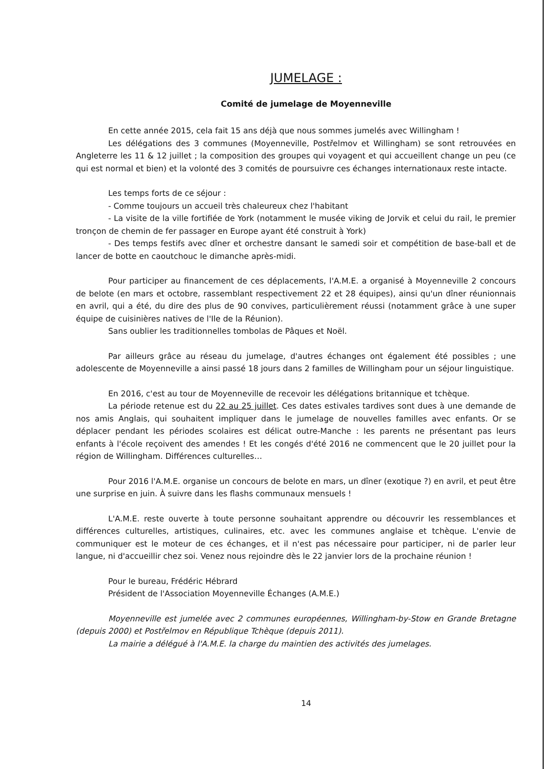JUMELAGE :
Comité de jumelage de Moyenneville
En cette année 2015, cela fait 15 ans déjà que nous sommes jumelés avec Willingham !
Les délégations des 3 communes (Moyenneville, Postřelmov et Willingham) se sont retrouvées en Angleterre les 11 & 12 juillet ; la composition des groupes qui voyagent et qui accueillent change un peu (ce qui est normal et bien) et la volonté des 3 comités de poursuivre ces échanges internationaux reste intacte.
Les temps forts de ce séjour :
- Comme toujours un accueil très chaleureux chez l'habitant
- La visite de la ville fortifiée de York (notamment le musée viking de Jorvik et celui du rail, le premier tronçon de chemin de fer passager en Europe ayant été construit à York)
- Des temps festifs avec dîner et orchestre dansant le samedi soir et compétition de base-ball et de lancer de botte en caoutchouc le dimanche après-midi.
Pour participer au financement de ces déplacements, l'A.M.E. a organisé à Moyenneville 2 concours de belote (en mars et octobre, rassemblant respectivement 22 et 28 équipes), ainsi qu'un dîner réunionnais en avril, qui a été, du dire des plus de 90 convives, particulièrement réussi (notamment grâce à une super équipe de cuisinières natives de l'Ile de la Réunion).
Sans oublier les traditionnelles tombolas de Pâques et Noël.
Par ailleurs grâce au réseau du jumelage, d'autres échanges ont également été possibles ; une adolescente de Moyenneville a ainsi passé 18 jours dans 2 familles de Willingham pour un séjour linguistique.
En 2016, c'est au tour de Moyenneville de recevoir les délégations britannique et tchèque.
La période retenue est du 22 au 25 juillet. Ces dates estivales tardives sont dues à une demande de nos amis Anglais, qui souhaitent impliquer dans le jumelage de nouvelles familles avec enfants. Or se déplacer pendant les périodes scolaires est délicat outre-Manche : les parents ne présentant pas leurs enfants à l'école reçoivent des amendes ! Et les congés d'été 2016 ne commencent que le 20 juillet pour la région de Willingham. Différences culturelles…
Pour 2016 l'A.M.E. organise un concours de belote en mars, un dîner (exotique ?) en avril, et peut être une surprise en juin. À suivre dans les flashs communaux mensuels !
L'A.M.E. reste ouverte à toute personne souhaitant apprendre ou découvrir les ressemblances et différences culturelles, artistiques, culinaires, etc. avec les communes anglaise et tchèque. L'envie de communiquer est le moteur de ces échanges, et il n'est pas nécessaire pour participer, ni de parler leur langue, ni d'accueillir chez soi. Venez nous rejoindre dès le 22 janvier lors de la prochaine réunion !
Pour le bureau, Frédéric Hébrard
Président de l'Association Moyenneville Échanges (A.M.E.)
Moyenneville est jumelée avec 2 communes européennes, Willingham-by-Stow en Grande Bretagne (depuis 2000) et Postřelmov en République Tchèque (depuis 2011).
La mairie a délégué à l'A.M.E. la charge du maintien des activités des jumelages.
14